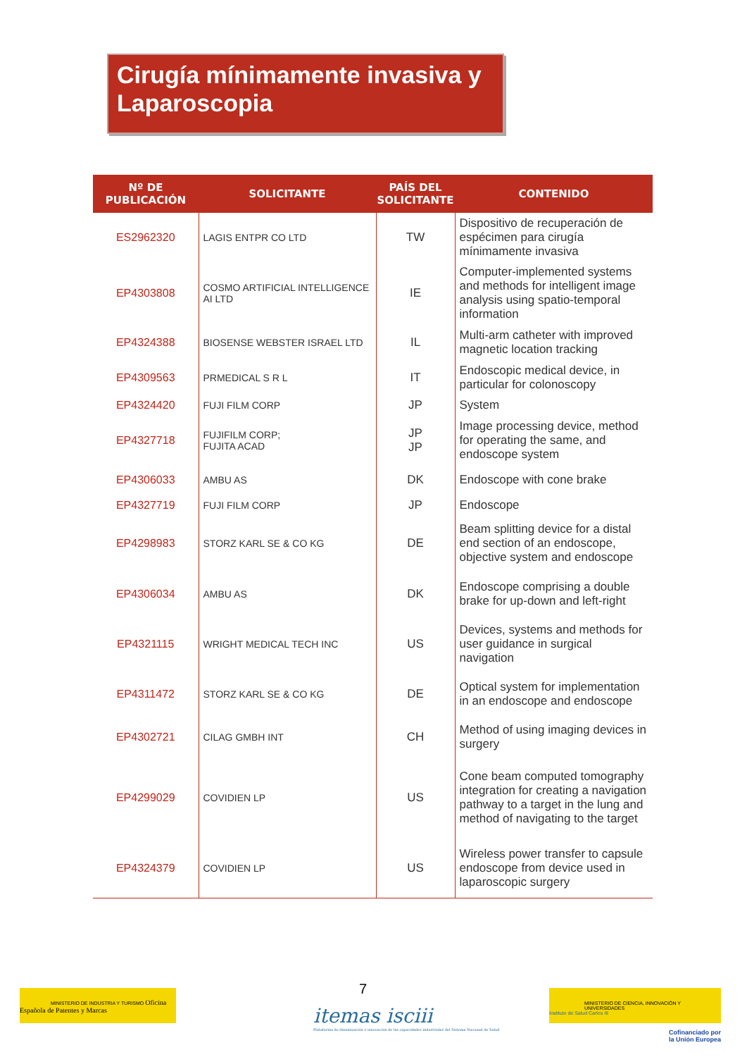Cirugía mínimamente invasiva y Laparoscopia
| Nº DE PUBLICACIÓN | SOLICITANTE | PAÍS DEL SOLICITANTE | CONTENIDO |
| --- | --- | --- | --- |
| ES2962320 | LAGIS ENTPR CO LTD | TW | Dispositivo de recuperación de espécimen para cirugía mínimamente invasiva |
| EP4303808 | COSMO ARTIFICIAL INTELLIGENCE AI LTD | IE | Computer-implemented systems and methods for intelligent image analysis using spatio-temporal information |
| EP4324388 | BIOSENSE WEBSTER ISRAEL LTD | IL | Multi-arm catheter with improved magnetic location tracking |
| EP4309563 | PRMEDICAL S R L | IT | Endoscopic medical device, in particular for colonoscopy |
| EP4324420 | FUJI FILM CORP | JP | System |
| EP4327718 | FUJIFILM CORP; FUJITA ACAD | JP JP | Image processing device, method for operating the same, and endoscope system |
| EP4306033 | AMBU AS | DK | Endoscope with cone brake |
| EP4327719 | FUJI FILM CORP | JP | Endoscope |
| EP4298983 | STORZ KARL SE & CO KG | DE | Beam splitting device for a distal end section of an endoscope, objective system and endoscope |
| EP4306034 | AMBU AS | DK | Endoscope comprising a double brake for up-down and left-right |
| EP4321115 | WRIGHT MEDICAL TECH INC | US | Devices, systems and methods for user guidance in surgical navigation |
| EP4311472 | STORZ KARL SE & CO KG | DE | Optical system for implementation in an endoscope and endoscope |
| EP4302721 | CILAG GMBH INT | CH | Method of using imaging devices in surgery |
| EP4299029 | COVIDIEN LP | US | Cone beam computed tomography integration for creating a navigation pathway to a target in the lung and method of navigating to the target |
| EP4324379 | COVIDIEN LP | US | Wireless power transfer to capsule endoscope from device used in laparoscopic surgery |
7
MINISTERIO DE INDUSTRIA Y TURISMO Oficina Española de Patentes y Marcas
itemas isciii
Plataforma de dinamización e innovación de las capacidades industriales del Sistema Nacional de Salud
MINISTERIO DE CIENCIA, INNOVACIÓN Y UNIVERSIDADES Instituto de Salud Carlos III
Cofinanciado por
la Unión Europea